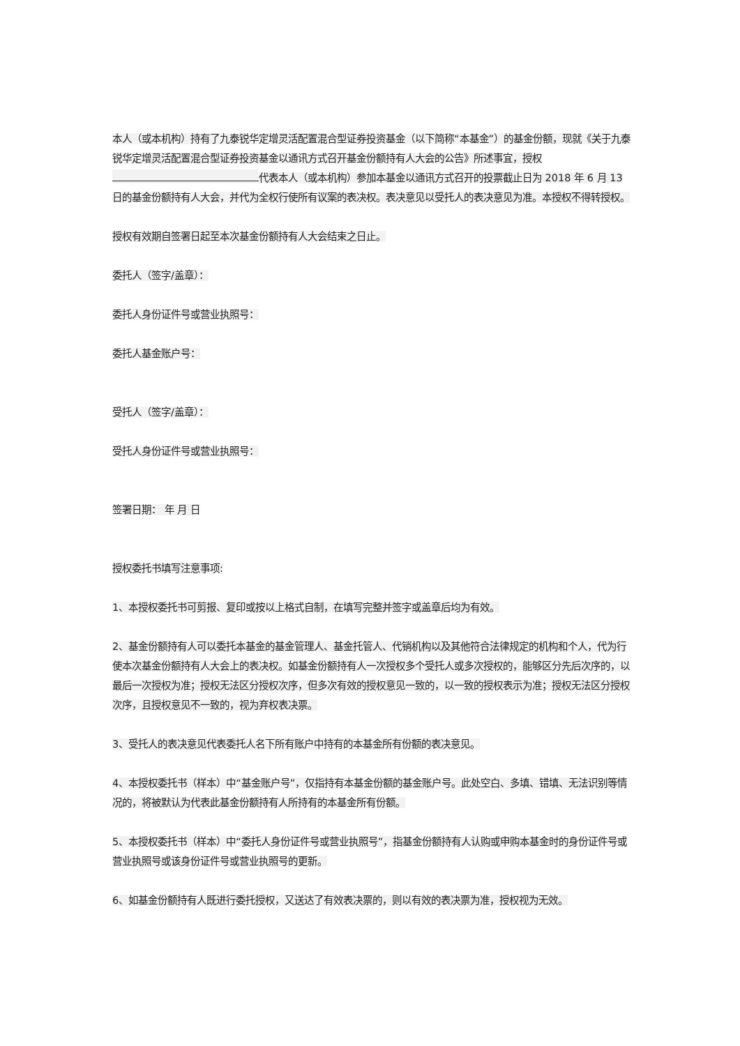本人（或本机构）持有了九泰锐华定增灵活配置混合型证券投资基金（以下简称“本基金”）的基金份额，现就《关于九泰锐华定增灵活配置混合型证券投资基金以通讯方式召开基金份额持有人大会的公告》所述事宜，授权 代表本人（或本机构）参加本基金以通讯方式召开的投票截止日为 2018 年 6 月 13 日的基金份额持有人大会，并代为全权行使所有议案的表决权。表决意见以受托人的表决意见为准。本授权不得转授权。
授权有效期自签署日起至本次基金份额持有人大会结束之日止。
委托人（签字/盖章）：
委托人身份证件号或营业执照号：
委托人基金账户号：
受托人（签字/盖章）：
受托人身份证件号或营业执照号：
签署日期： 年 月 日
授权委托书填写注意事项:
1、本授权委托书可剪报、复印或按以上格式自制，在填写完整并签字或盖章后均为有效。
2、基金份额持有人可以委托本基金的基金管理人、基金托管人、代销机构以及其他符合法律规定的机构和个人，代为行使本次基金份额持有人大会上的表决权。如基金份额持有人一次授权多个受托人或多次授权的，能够区分先后次序的，以最后一次授权为准；授权无法区分授权次序，但多次有效的授权意见一致的，以一致的授权表示为准；授权无法区分授权次序，且授权意见不一致的，视为弃权表决票。
3、受托人的表决意见代表委托人名下所有账户中持有的本基金所有份额的表决意见。
4、本授权委托书（样本）中“基金账户号”，仅指持有本基金份额的基金账户号。此处空白、多填、错填、无法识别等情况的，将被默认为代表此基金份额持有人所持有的本基金所有份额。
5、本授权委托书（样本）中“委托人身份证件号或营业执照号”，指基金份额持有人认购或申购本基金时的身份证件号或营业执照号或该身份证件号或营业执照号的更新。
6、如基金份额持有人既进行委托授权，又送达了有效表决票的，则以有效的表决票为准，授权视为无效。